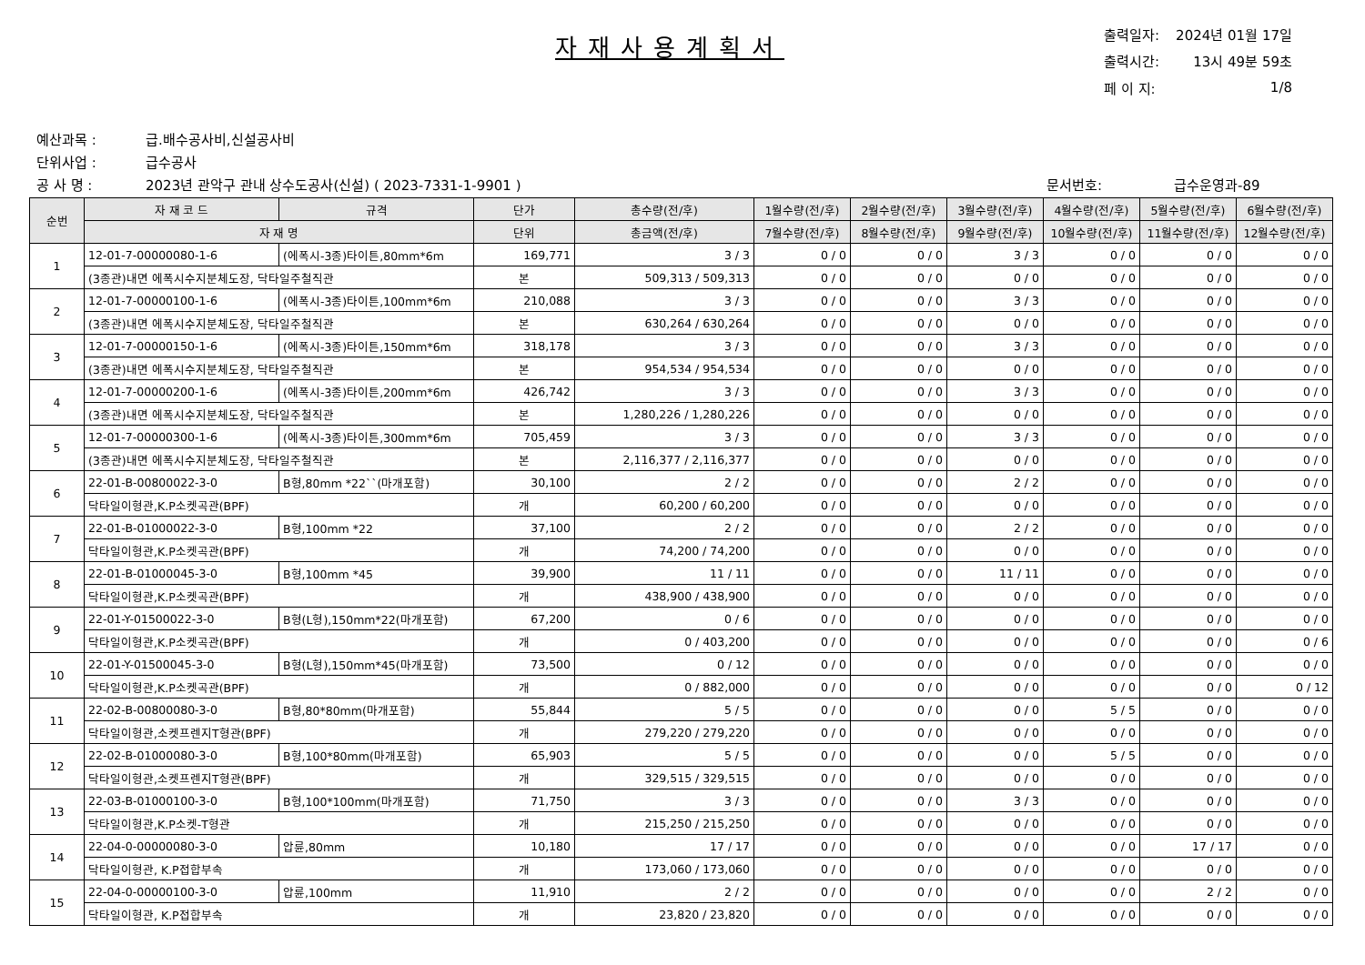자재사용계획서
| 출력일자: | 2024년 01월 17일 |
| 출력시간: | 13시 49분 59초 |
| 페 이 지: | 1/8 |
예산과목 : 급.배수공사비,신설공사비
단위사업 : 급수공사
공 사 명 : 2023년 관악구 관내 상수도공사(신설) ( 2023-7331-1-9901 ) 문서번호: 급수운영과-89
| 순번 | 자 재 코 드 | 규격 | 단가 | 총수량(전/후) | 1월수량(전/후) | 2월수량(전/후) | 3월수량(전/후) | 4월수량(전/후) | 5월수량(전/후) | 6월수량(전/후) |
| --- | --- | --- | --- | --- | --- | --- | --- | --- | --- | --- |
| | 자 재 명 | | 단위 | 총금액(전/후) | 7월수량(전/후) | 8월수량(전/후) | 9월수량(전/후) | 10월수량(전/후) | 11월수량(전/후) | 12월수량(전/후) |
| 1 | 12-01-7-00000080-1-6 | (에폭시-3종)타이튼,80mm*6m | 169,771 | 3 / 3 | 0 / 0 | 0 / 0 | 3 / 3 | 0 / 0 | 0 / 0 | 0 / 0 |
| | (3종관)내면 에폭시수지분체도장, 닥타일주철직관 | | 본 | 509,313 / 509,313 | 0 / 0 | 0 / 0 | 0 / 0 | 0 / 0 | 0 / 0 | 0 / 0 |
| 2 | 12-01-7-00000100-1-6 | (에폭시-3종)타이튼,100mm*6m | 210,088 | 3 / 3 | 0 / 0 | 0 / 0 | 3 / 3 | 0 / 0 | 0 / 0 | 0 / 0 |
| | (3종관)내면 에폭시수지분체도장, 닥타일주철직관 | | 본 | 630,264 / 630,264 | 0 / 0 | 0 / 0 | 0 / 0 | 0 / 0 | 0 / 0 | 0 / 0 |
| 3 | 12-01-7-00000150-1-6 | (에폭시-3종)타이튼,150mm*6m | 318,178 | 3 / 3 | 0 / 0 | 0 / 0 | 3 / 3 | 0 / 0 | 0 / 0 | 0 / 0 |
| | (3종관)내면 에폭시수지분체도장, 닥타일주철직관 | | 본 | 954,534 / 954,534 | 0 / 0 | 0 / 0 | 0 / 0 | 0 / 0 | 0 / 0 | 0 / 0 |
| 4 | 12-01-7-00000200-1-6 | (에폭시-3종)타이튼,200mm*6m | 426,742 | 3 / 3 | 0 / 0 | 0 / 0 | 3 / 3 | 0 / 0 | 0 / 0 | 0 / 0 |
| | (3종관)내면 에폭시수지분체도장, 닥타일주철직관 | | 본 | 1,280,226 / 1,280,226 | 0 / 0 | 0 / 0 | 0 / 0 | 0 / 0 | 0 / 0 | 0 / 0 |
| 5 | 12-01-7-00000300-1-6 | (에폭시-3종)타이튼,300mm*6m | 705,459 | 3 / 3 | 0 / 0 | 0 / 0 | 3 / 3 | 0 / 0 | 0 / 0 | 0 / 0 |
| | (3종관)내면 에폭시수지분체도장, 닥타일주철직관 | | 본 | 2,116,377 / 2,116,377 | 0 / 0 | 0 / 0 | 0 / 0 | 0 / 0 | 0 / 0 | 0 / 0 |
| 6 | 22-01-B-00800022-3-0 | B형,80mm *22``(마개포함) | 30,100 | 2 / 2 | 0 / 0 | 0 / 0 | 2 / 2 | 0 / 0 | 0 / 0 | 0 / 0 |
| | 닥타일이형관,K.P소켓곡관(BPF) | | 개 | 60,200 / 60,200 | 0 / 0 | 0 / 0 | 0 / 0 | 0 / 0 | 0 / 0 | 0 / 0 |
| 7 | 22-01-B-01000022-3-0 | B형,100mm *22 | 37,100 | 2 / 2 | 0 / 0 | 0 / 0 | 2 / 2 | 0 / 0 | 0 / 0 | 0 / 0 |
| | 닥타일이형관,K.P소켓곡관(BPF) | | 개 | 74,200 / 74,200 | 0 / 0 | 0 / 0 | 0 / 0 | 0 / 0 | 0 / 0 | 0 / 0 |
| 8 | 22-01-B-01000045-3-0 | B형,100mm *45 | 39,900 | 11 / 11 | 0 / 0 | 0 / 0 | 11 / 11 | 0 / 0 | 0 / 0 | 0 / 0 |
| | 닥타일이형관,K.P소켓곡관(BPF) | | 개 | 438,900 / 438,900 | 0 / 0 | 0 / 0 | 0 / 0 | 0 / 0 | 0 / 0 | 0 / 0 |
| 9 | 22-01-Y-01500022-3-0 | B형(L형),150mm*22(마개포함) | 67,200 | 0 / 6 | 0 / 0 | 0 / 0 | 0 / 0 | 0 / 0 | 0 / 0 | 0 / 0 |
| | 닥타일이형관,K.P소켓곡관(BPF) | | 개 | 0 / 403,200 | 0 / 0 | 0 / 0 | 0 / 0 | 0 / 0 | 0 / 0 | 0 / 6 |
| 10 | 22-01-Y-01500045-3-0 | B형(L형),150mm*45(마개포함) | 73,500 | 0 / 12 | 0 / 0 | 0 / 0 | 0 / 0 | 0 / 0 | 0 / 0 | 0 / 0 |
| | 닥타일이형관,K.P소켓곡관(BPF) | | 개 | 0 / 882,000 | 0 / 0 | 0 / 0 | 0 / 0 | 0 / 0 | 0 / 0 | 0 / 12 |
| 11 | 22-02-B-00800080-3-0 | B형,80*80mm(마개포함) | 55,844 | 5 / 5 | 0 / 0 | 0 / 0 | 0 / 0 | 5 / 5 | 0 / 0 | 0 / 0 |
| | 닥타일이형관,소켓프렌지T형관(BPF) | | 개 | 279,220 / 279,220 | 0 / 0 | 0 / 0 | 0 / 0 | 0 / 0 | 0 / 0 | 0 / 0 |
| 12 | 22-02-B-01000080-3-0 | B형,100*80mm(마개포함) | 65,903 | 5 / 5 | 0 / 0 | 0 / 0 | 0 / 0 | 5 / 5 | 0 / 0 | 0 / 0 |
| | 닥타일이형관,소켓프렌지T형관(BPF) | | 개 | 329,515 / 329,515 | 0 / 0 | 0 / 0 | 0 / 0 | 0 / 0 | 0 / 0 | 0 / 0 |
| 13 | 22-03-B-01000100-3-0 | B형,100*100mm(마개포함) | 71,750 | 3 / 3 | 0 / 0 | 0 / 0 | 3 / 3 | 0 / 0 | 0 / 0 | 0 / 0 |
| | 닥타일이형관,K.P소켓-T형관 | | 개 | 215,250 / 215,250 | 0 / 0 | 0 / 0 | 0 / 0 | 0 / 0 | 0 / 0 | 0 / 0 |
| 14 | 22-04-0-00000080-3-0 | 압륜,80mm | 10,180 | 17 / 17 | 0 / 0 | 0 / 0 | 0 / 0 | 0 / 0 | 17 / 17 | 0 / 0 |
| | 닥타일이형관, K.P접합부속 | | 개 | 173,060 / 173,060 | 0 / 0 | 0 / 0 | 0 / 0 | 0 / 0 | 0 / 0 | 0 / 0 |
| 15 | 22-04-0-00000100-3-0 | 압륜,100mm | 11,910 | 2 / 2 | 0 / 0 | 0 / 0 | 0 / 0 | 0 / 0 | 2 / 2 | 0 / 0 |
| | 닥타일이형관, K.P접합부속 | | 개 | 23,820 / 23,820 | 0 / 0 | 0 / 0 | 0 / 0 | 0 / 0 | 0 / 0 | 0 / 0 |